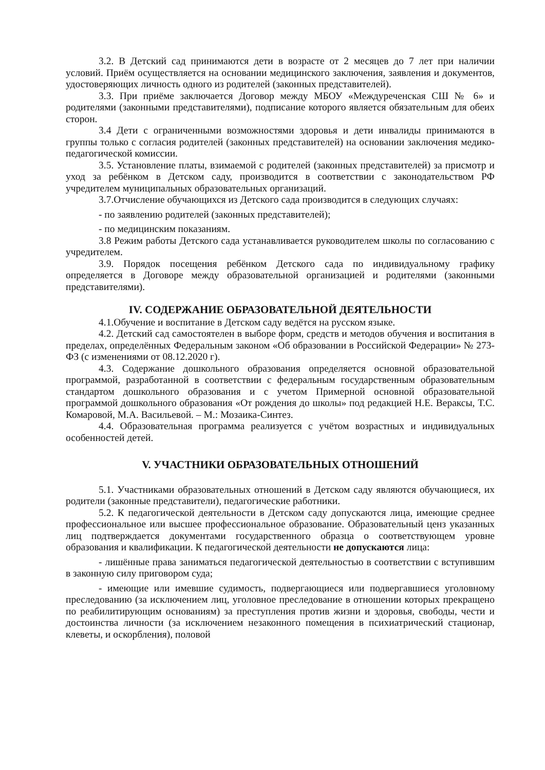3.2. В Детский сад принимаются дети в возрасте от 2 месяцев до 7 лет при наличии условий. Приём осуществляется на основании медицинского заключения, заявления и документов, удостоверяющих личность одного из родителей (законных представителей).
3.3. При приёме заключается Договор между МБОУ «Междуреченская СШ № 6» и родителями (законными представителями), подписание которого является обязательным для обеих сторон.
3.4 Дети с ограниченными возможностями здоровья и дети инвалиды принимаются в группы только с согласия родителей (законных представителей) на основании заключения медико-педагогической комиссии.
3.5. Установление платы, взимаемой с родителей (законных представителей) за присмотр и уход за ребёнком в Детском саду, производится в соответствии с законодательством РФ учредителем муниципальных образовательных организаций.
3.7.Отчисление обучающихся из Детского сада производится в следующих случаях:
- по заявлению родителей (законных представителей);
- по медицинским показаниям.
3.8 Режим работы Детского сада устанавливается руководителем школы по согласованию с учредителем.
3.9. Порядок посещения ребёнком Детского сада по индивидуальному графику определяется в Договоре между образовательной организацией и родителями (законными представителями).
IV. СОДЕРЖАНИЕ ОБРАЗОВАТЕЛЬНОЙ ДЕЯТЕЛЬНОСТИ
4.1.Обучение и воспитание в Детском саду ведётся на русском языке.
4.2. Детский сад самостоятелен в выборе форм, средств и методов обучения и воспитания в пределах, определённых Федеральным законом «Об образовании в Российской Федерации» № 273-ФЗ (с изменениями от 08.12.2020 г).
4.3. Содержание дошкольного образования определяется основной образовательной программой, разработанной в соответствии с федеральным государственным образовательным стандартом дошкольного образования и с учетом Примерной основной образовательной программой дошкольного образования «От рождения до школы» под редакцией Н.Е. Вераксы, Т.С. Комаровой, М.А. Васильевой. – М.: Мозаика-Синтез.
4.4. Образовательная программа реализуется с учётом возрастных и индивидуальных особенностей детей.
V. УЧАСТНИКИ ОБРАЗОВАТЕЛЬНЫХ ОТНОШЕНИЙ
5.1. Участниками образовательных отношений в Детском саду являются обучающиеся, их родители (законные представители), педагогические работники.
5.2. К педагогической деятельности в Детском саду допускаются лица, имеющие среднее профессиональное или высшее профессиональное образование. Образовательный ценз указанных лиц подтверждается документами государственного образца о соответствующем уровне образования и квалификации. К педагогической деятельности не допускаются лица:
- лишённые права заниматься педагогической деятельностью в соответствии с вступившим в законную силу приговором суда;
- имеющие или имевшие судимость, подвергающиеся или подвергавшиеся уголовному преследованию (за исключением лиц, уголовное преследование в отношении которых прекращено по реабилитирующим основаниям) за преступления против жизни и здоровья, свободы, чести и достоинства личности (за исключением незаконного помещения в психиатрический стационар, клеветы, и оскорбления), половой